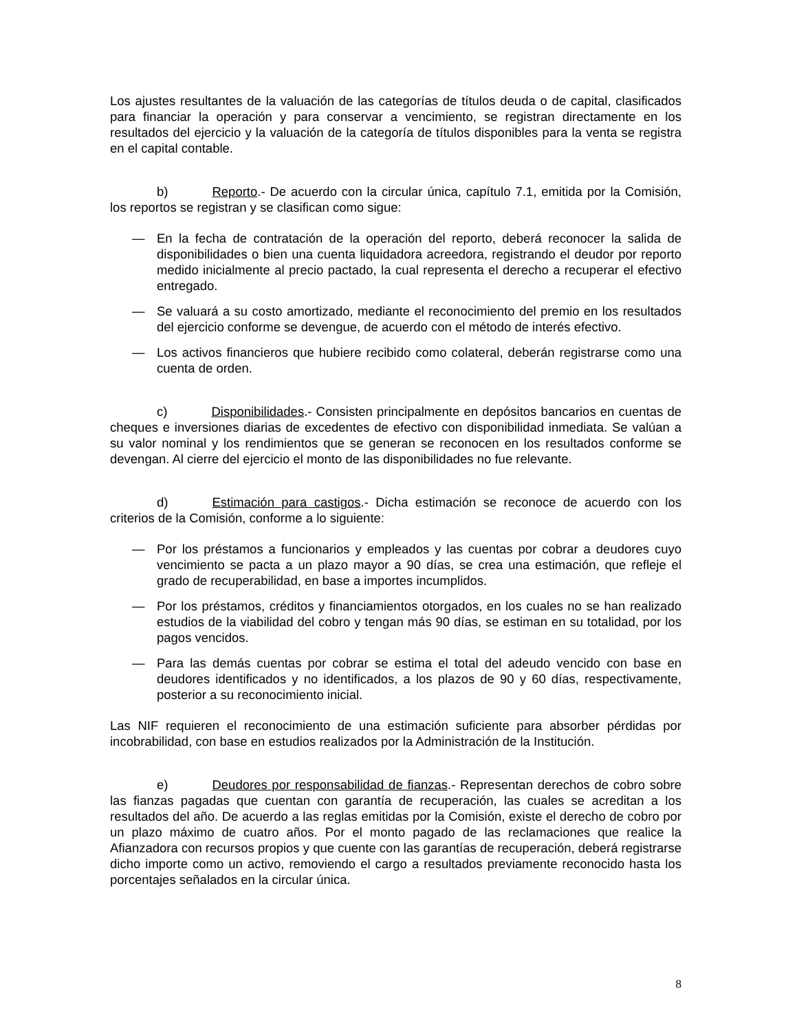Los ajustes resultantes de la valuación de las categorías de títulos deuda o de capital, clasificados para financiar la operación y para conservar a vencimiento, se registran directamente en los resultados del ejercicio y la valuación de la categoría de títulos disponibles para la venta se registra en el capital contable.
b) Reporto.- De acuerdo con la circular única, capítulo 7.1, emitida por la Comisión, los reportos se registran y se clasifican como sigue:
— En la fecha de contratación de la operación del reporto, deberá reconocer la salida de disponibilidades o bien una cuenta liquidadora acreedora, registrando el deudor por reporto medido inicialmente al precio pactado, la cual representa el derecho a recuperar el efectivo entregado.
— Se valuará a su costo amortizado, mediante el reconocimiento del premio en los resultados del ejercicio conforme se devengue, de acuerdo con el método de interés efectivo.
— Los activos financieros que hubiere recibido como colateral, deberán registrarse como una cuenta de orden.
c) Disponibilidades.- Consisten principalmente en depósitos bancarios en cuentas de cheques e inversiones diarias de excedentes de efectivo con disponibilidad inmediata. Se valúan a su valor nominal y los rendimientos que se generan se reconocen en los resultados conforme se devengan. Al cierre del ejercicio el monto de las disponibilidades no fue relevante.
d) Estimación para castigos.- Dicha estimación se reconoce de acuerdo con los criterios de la Comisión, conforme a lo siguiente:
— Por los préstamos a funcionarios y empleados y las cuentas por cobrar a deudores cuyo vencimiento se pacta a un plazo mayor a 90 días, se crea una estimación, que refleje el grado de recuperabilidad, en base a importes incumplidos.
— Por los préstamos, créditos y financiamientos otorgados, en los cuales no se han realizado estudios de la viabilidad del cobro y tengan más 90 días, se estiman en su totalidad, por los pagos vencidos.
— Para las demás cuentas por cobrar se estima el total del adeudo vencido con base en deudores identificados y no identificados, a los plazos de 90 y 60 días, respectivamente, posterior a su reconocimiento inicial.
Las NIF requieren el reconocimiento de una estimación suficiente para absorber pérdidas por incobrabilidad, con base en estudios realizados por la Administración de la Institución.
e) Deudores por responsabilidad de fianzas.- Representan derechos de cobro sobre las fianzas pagadas que cuentan con garantía de recuperación, las cuales se acreditan a los resultados del año. De acuerdo a las reglas emitidas por la Comisión, existe el derecho de cobro por un plazo máximo de cuatro años. Por el monto pagado de las reclamaciones que realice la Afianzadora con recursos propios y que cuente con las garantías de recuperación, deberá registrarse dicho importe como un activo, removiendo el cargo a resultados previamente reconocido hasta los porcentajes señalados en la circular única.
8